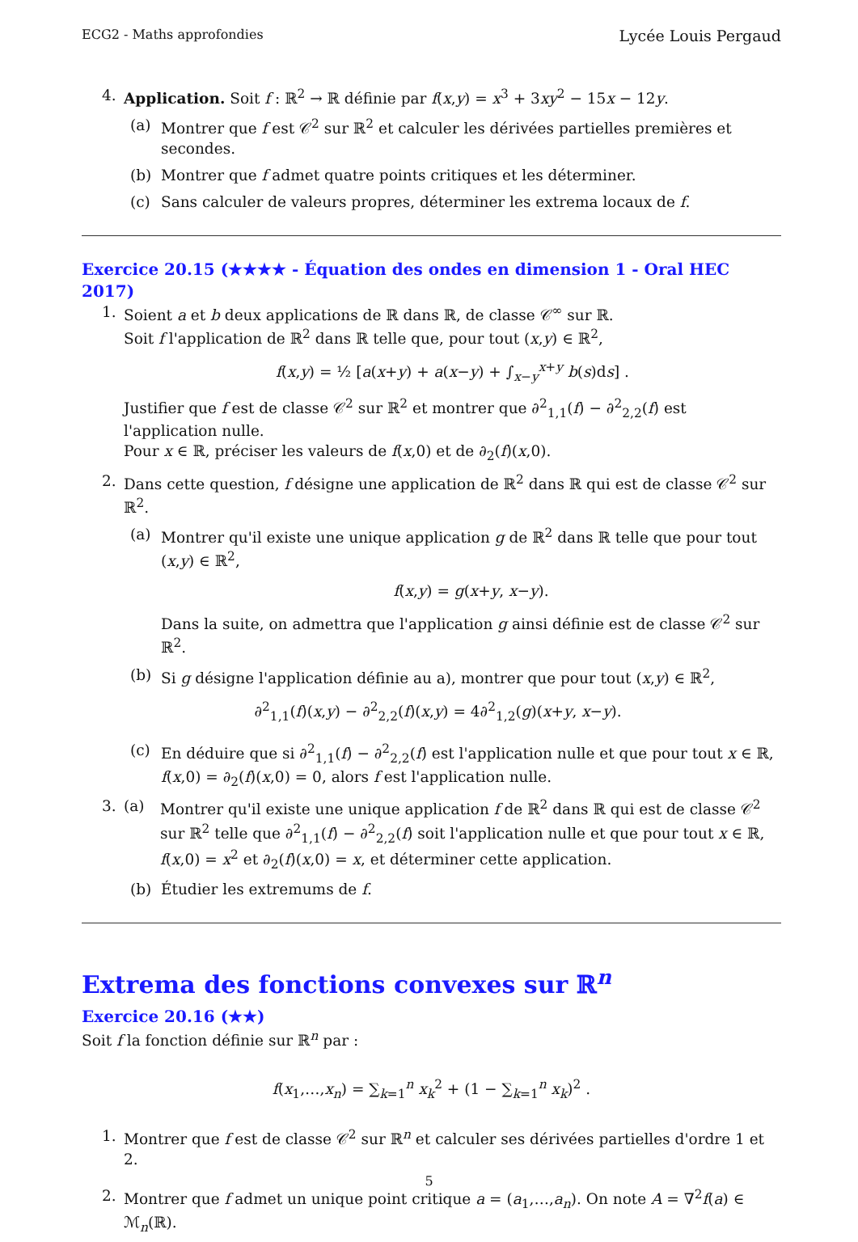ECG2 - Maths approfondies Lycée Louis Pergaud
4. Application. Soit f : ℝ<sup>2</sup> → ℝ définie par f(x,y) = x<sup>3</sup> + 3xy<sup>2</sup> − 15x − 12y.
(a) Montrer que f est 𝒞<sup>2</sup> sur ℝ<sup>2</sup> et calculer les dérivées partielles premières et secondes.
(b) Montrer que f admet quatre points critiques et les déterminer.
(c) Sans calculer de valeurs propres, déterminer les extrema locaux de f.
Exercice 20.15 (★★★★ - Équation des ondes en dimension 1 - Oral HEC 2017)
1. Soient a et b deux applications de ℝ dans ℝ, de classe 𝒞<sup>∞</sup> sur ℝ.
Soit f l'application de ℝ<sup>2</sup> dans ℝ telle que, pour tout (x,y) ∈ ℝ<sup>2</sup>,
f(x,y) = ½ [a(x+y) + a(x−y) + ∫<sub>x−y</sub><sup>x+y</sup> b(s)ds] .
Justifier que f est de classe 𝒞<sup>2</sup> sur ℝ<sup>2</sup> et montrer que ∂<sup>2</sup><sub>1,1</sub>(f) − ∂<sup>2</sup><sub>2,2</sub>(f) est l'application nulle.
Pour x ∈ ℝ, préciser les valeurs de f(x,0) et de ∂<sub>2</sub>(f)(x,0).
2. Dans cette question, f désigne une application de ℝ<sup>2</sup> dans ℝ qui est de classe 𝒞<sup>2</sup> sur ℝ<sup>2</sup>.
(a) Montrer qu'il existe une unique application g de ℝ<sup>2</sup> dans ℝ telle que pour tout (x,y) ∈ ℝ<sup>2</sup>,
f(x,y) = g(x+y, x−y).
Dans la suite, on admettra que l'application g ainsi définie est de classe 𝒞<sup>2</sup> sur ℝ<sup>2</sup>.
(b) Si g désigne l'application définie au a), montrer que pour tout (x,y) ∈ ℝ<sup>2</sup>,
∂<sup>2</sup><sub>1,1</sub>(f)(x,y) − ∂<sup>2</sup><sub>2,2</sub>(f)(x,y) = 4∂<sup>2</sup><sub>1,2</sub>(g)(x+y, x−y).
(c) En déduire que si ∂<sup>2</sup><sub>1,1</sub>(f) − ∂<sup>2</sup><sub>2,2</sub>(f) est l'application nulle et que pour tout x ∈ ℝ, f(x,0) = ∂<sub>2</sub>(f)(x,0) = 0, alors f est l'application nulle.
3. (a) Montrer qu'il existe une unique application f de ℝ<sup>2</sup> dans ℝ qui est de classe 𝒞<sup>2</sup> sur ℝ<sup>2</sup> telle que ∂<sup>2</sup><sub>1,1</sub>(f) − ∂<sup>2</sup><sub>2,2</sub>(f) soit l'application nulle et que pour tout x ∈ ℝ, f(x,0) = x<sup>2</sup> et ∂<sub>2</sub>(f)(x,0) = x, et déterminer cette application.
(b) Étudier les extremums de f.
Extrema des fonctions convexes sur ℝ<sup>n</sup>
Exercice 20.16 (★★)
Soit f la fonction définie sur ℝ<sup>n</sup> par :
f(x<sub>1</sub>,…,x<sub>n</sub>) = ∑<sub>k=1</sub><sup>n</sup> x<sub>k</sub><sup>2</sup> + (1 − ∑<sub>k=1</sub><sup>n</sup> x<sub>k</sub>)<sup>2</sup> .
1. Montrer que f est de classe 𝒞<sup>2</sup> sur ℝ<sup>n</sup> et calculer ses dérivées partielles d'ordre 1 et 2.
2. Montrer que f admet un unique point critique a = (a<sub>1</sub>,…,a<sub>n</sub>). On note A = ∇<sup>2</sup>f(a) ∈ ℳ<sub>n</sub>(ℝ).
5